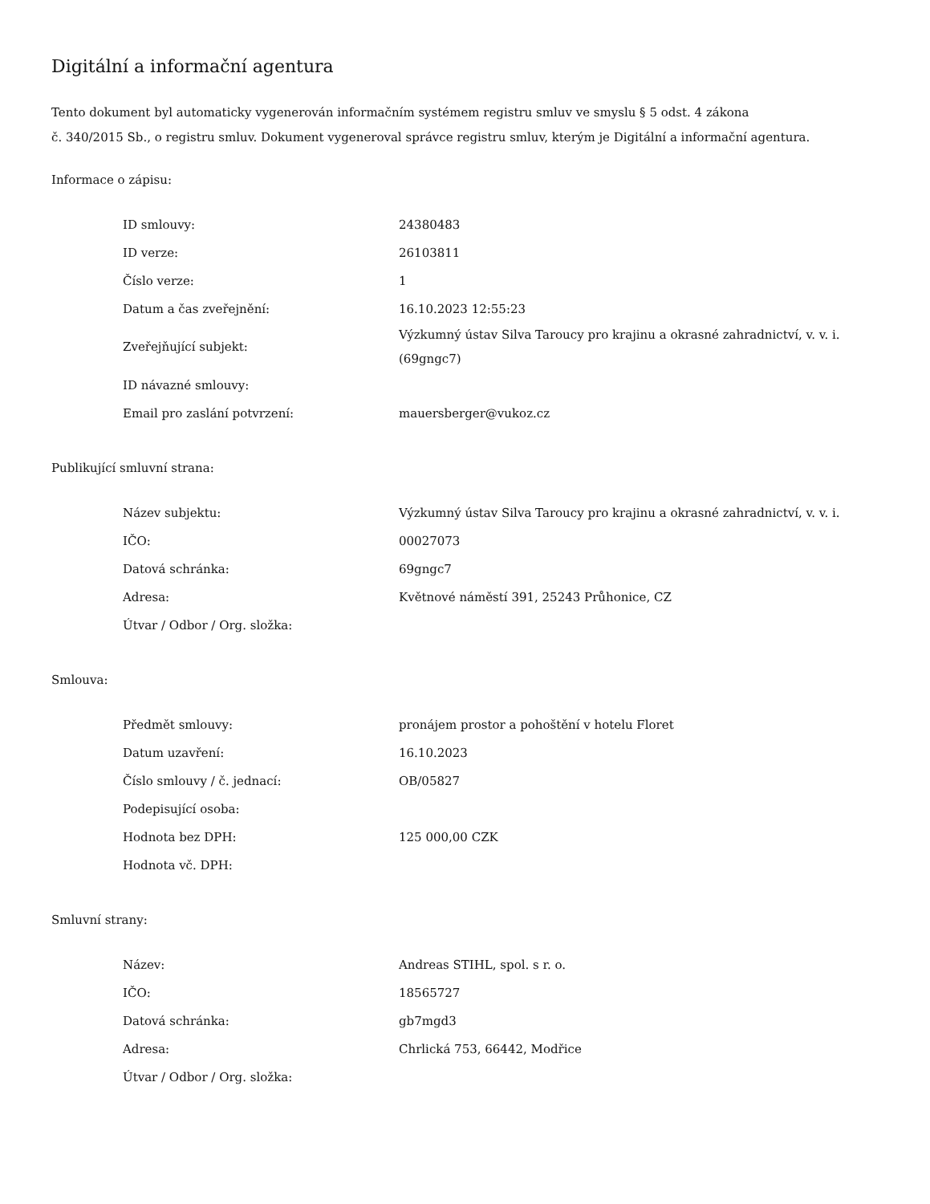Digitální a informační agentura
Tento dokument byl automaticky vygenerován informačním systémem registru smluv ve smyslu § 5 odst. 4 zákona
č. 340/2015 Sb., o registru smluv. Dokument vygeneroval správce registru smluv, kterým je Digitální a informační agentura.
Informace o zápisu:
| ID smlouvy: | 24380483 |
| ID verze: | 26103811 |
| Číslo verze: | 1 |
| Datum a čas zveřejnění: | 16.10.2023 12:55:23 |
| Zveřejňující subjekt: | Výzkumný ústav Silva Taroucy pro krajinu a okrasné zahradnictví, v. v. i. (69gngc7) |
| ID návazné smlouvy: | |
| Email pro zaslání potvrzení: | mauersberger@vukoz.cz |
Publikující smluvní strana:
| Název subjektu: | Výzkumný ústav Silva Taroucy pro krajinu a okrasné zahradnictví, v. v. i. |
| IČO: | 00027073 |
| Datová schránka: | 69gngc7 |
| Adresa: | Květnové náměstí 391, 25243 Průhonice, CZ |
| Útvar / Odbor / Org. složka: | |
Smlouva:
| Předmět smlouvy: | pronájem prostor a pohoštění v hotelu Floret |
| Datum uzavření: | 16.10.2023 |
| Číslo smlouvy / č. jednací: | OB/05827 |
| Podepisující osoba: | |
| Hodnota bez DPH: | 125 000,00 CZK |
| Hodnota vč. DPH: | |
Smluvní strany:
| Název: | Andreas STIHL, spol. s r. o. |
| IČO: | 18565727 |
| Datová schránka: | gb7mgd3 |
| Adresa: | Chrlická 753, 66442, Modřice |
| Útvar / Odbor / Org. složka: | |